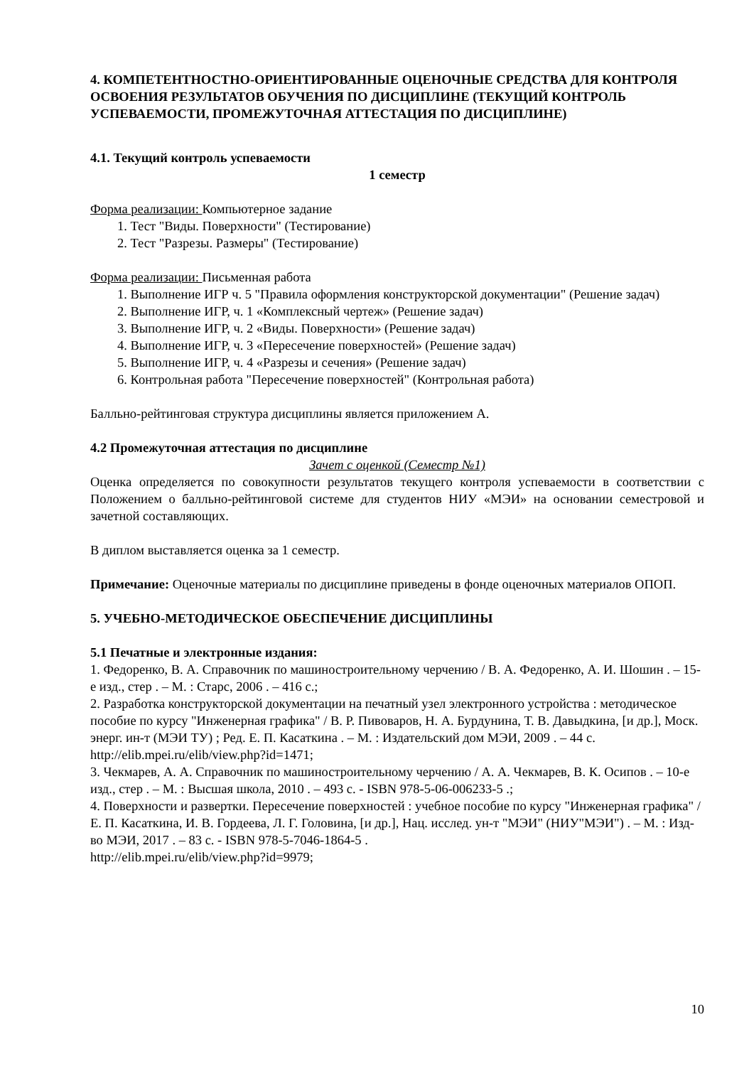4. КОМПЕТЕНТНОСТНО-ОРИЕНТИРОВАННЫЕ ОЦЕНОЧНЫЕ СРЕДСТВА ДЛЯ КОНТРОЛЯ ОСВОЕНИЯ РЕЗУЛЬТАТОВ ОБУЧЕНИЯ ПО ДИСЦИПЛИНЕ (ТЕКУЩИЙ КОНТРОЛЬ УСПЕВАЕМОСТИ, ПРОМЕЖУТОЧНАЯ АТТЕСТАЦИЯ ПО ДИСЦИПЛИНЕ)
4.1. Текущий контроль успеваемости
1 семестр
Форма реализации: Компьютерное задание
1. Тест "Виды. Поверхности" (Тестирование)
2. Тест "Разрезы. Размеры" (Тестирование)
Форма реализации: Письменная работа
1. Выполнение ИГР ч. 5 "Правила оформления конструкторской документации" (Решение задач)
2. Выполнение ИГР, ч. 1 «Комплексный чертеж» (Решение задач)
3. Выполнение ИГР, ч. 2 «Виды. Поверхности» (Решение задач)
4. Выполнение ИГР, ч. 3 «Пересечение поверхностей» (Решение задач)
5. Выполнение ИГР, ч. 4 «Разрезы и сечения» (Решение задач)
6. Контрольная работа "Пересечение поверхностей" (Контрольная работа)
Балльно-рейтинговая структура дисциплины является приложением А.
4.2 Промежуточная аттестация по дисциплине
Зачет с оценкой (Семестр №1)
Оценка определяется по совокупности результатов текущего контроля успеваемости в соответствии с Положением о балльно-рейтинговой системе для студентов НИУ «МЭИ» на основании семестровой и зачетной составляющих.
В диплом выставляется оценка за 1 семестр.
Примечание: Оценочные материалы по дисциплине приведены в фонде оценочных материалов ОПОП.
5. УЧЕБНО-МЕТОДИЧЕСКОЕ ОБЕСПЕЧЕНИЕ ДИСЦИПЛИНЫ
5.1 Печатные и электронные издания:
1. Федоренко, В. А. Справочник по машиностроительному черчению / В. А. Федоренко, А. И. Шошин . – 15-е изд., стер . – М. : Старс, 2006 . – 416 с.;
2. Разработка конструкторской документации на печатный узел электронного устройства : методическое пособие по курсу "Инженерная графика" / В. Р. Пивоваров, Н. А. Бурдунина, Т. В. Давыдкина, [и др.], Моск. энерг. ин-т (МЭИ ТУ) ; Ред. Е. П. Касаткина . – М. : Издательский дом МЭИ, 2009 . – 44 с.
http://elib.mpei.ru/elib/view.php?id=1471;
3. Чекмарев, А. А. Справочник по машиностроительному черчению / А. А. Чекмарев, В. К. Осипов . – 10-е изд., стер . – М. : Высшая школа, 2010 . – 493 с. - ISBN 978-5-06-006233-5 .;
4. Поверхности и развертки. Пересечение поверхностей : учебное пособие по курсу "Инженерная графика" / Е. П. Касаткина, И. В. Гордеева, Л. Г. Головина, [и др.], Нац. исслед. ун-т "МЭИ" (НИУ"МЭИ") . – М. : Изд-во МЭИ, 2017 . – 83 с. - ISBN 978-5-7046-1864-5 .
http://elib.mpei.ru/elib/view.php?id=9979;
10